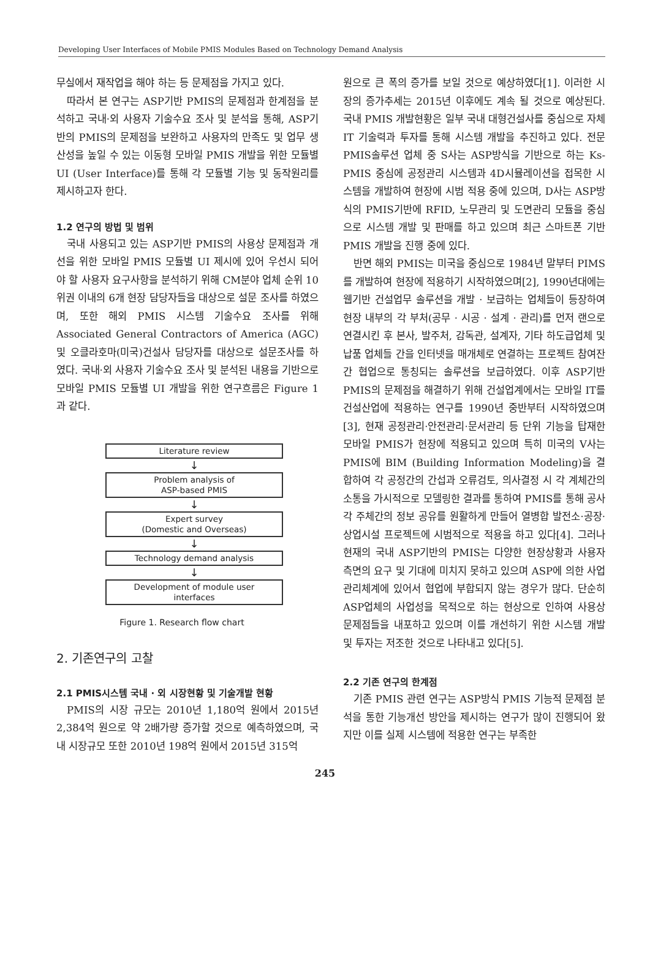Developing User Interfaces of Mobile PMIS Modules Based on Technology Demand Analysis
무실에서 재작업을 해야 하는 등 문제점을 가지고 있다.
따라서 본 연구는 ASP기반 PMIS의 문제점과 한계점을 분석하고 국내·외 사용자 기술수요 조사 및 분석을 통해, ASP기반의 PMIS의 문제점을 보완하고 사용자의 만족도 및 업무 생산성을 높일 수 있는 이동형 모바일 PMIS 개발을 위한 모듈별 UI (User Interface)를 통해 각 모듈별 기능 및 동작원리를 제시하고자 한다.
1.2 연구의 방법 및 범위
국내 사용되고 있는 ASP기반 PMIS의 사용상 문제점과 개선을 위한 모바일 PMIS 모듈별 UI 제시에 있어 우선시 되어야 할 사용자 요구사항을 분석하기 위해 CM분야 업체 순위 10위권 이내의 6개 현장 담당자들을 대상으로 설문 조사를 하였으며, 또한 해외 PMIS 시스템 기술수요 조사를 위해 Associated General Contractors of America (AGC) 및 오클라호마(미국)건설사 담당자를 대상으로 설문조사를 하였다. 국내·외 사용자 기술수요 조사 및 분석된 내용을 기반으로 모바일 PMIS 모듈별 UI 개발을 위한 연구흐름은 Figure 1과 같다.
Literature review
↓
Problem analysis of
ASP-based PMIS
↓
Expert survey
(Domestic and Overseas)
↓
Technology demand analysis
↓
Development of module user
interfaces
Figure 1. Research flow chart
2. 기존연구의 고찰
2.1 PMIS시스템 국내 · 외 시장현황 및 기술개발 현황
PMIS의 시장 규모는 2010년 1,180억 원에서 2015년 2,384억 원으로 약 2배가량 증가할 것으로 예측하였으며, 국내 시장규모 또한 2010년 198억 원에서 2015년 315억
원으로 큰 폭의 증가를 보일 것으로 예상하였다[1]. 이러한 시장의 증가추세는 2015년 이후에도 계속 될 것으로 예상된다. 국내 PMIS 개발현황은 일부 국내 대형건설사를 중심으로 자체 IT 기술력과 투자를 통해 시스템 개발을 추진하고 있다. 전문 PMIS솔루션 업체 중 S사는 ASP방식을 기반으로 하는 Ks-PMIS 중심에 공정관리 시스템과 4D시뮬레이션을 접목한 시스템을 개발하여 현장에 시범 적용 중에 있으며, D사는 ASP방식의 PMIS기반에 RFID, 노무관리 및 도면관리 모듈을 중심으로 시스템 개발 및 판매를 하고 있으며 최근 스마트폰 기반 PMIS 개발을 진행 중에 있다.
반면 해외 PMIS는 미국을 중심으로 1984년 말부터 PIMS를 개발하여 현장에 적용하기 시작하였으며[2], 1990년대에는 웹기반 건설업무 솔루션을 개발 · 보급하는 업체들이 등장하여 현장 내부의 각 부처(공무 · 시공 · 설계 · 관리)를 먼저 랜으로 연결시킨 후 본사, 발주처, 감독관, 설계자, 기타 하도급업체 및 납품 업체들 간을 인터넷을 매개체로 연결하는 프로젝트 참여잔 간 협업으로 통칭되는 솔루션을 보급하였다. 이후 ASP기반 PMIS의 문제점을 해결하기 위해 건설업계에서는 모바일 IT를 건설산업에 적용하는 연구를 1990년 중반부터 시작하였으며[3], 현재 공정관리·안전관리·문서관리 등 단위 기능을 탑재한 모바일 PMIS가 현장에 적용되고 있으며 특히 미국의 V사는 PMIS에 BIM (Building Information Modeling)을 결합하여 각 공정간의 간섭과 오류검토, 의사결정 시 각 계체간의 소통을 가시적으로 모델링한 결과를 통하여 PMIS를 통해 공사 각 주체간의 정보 공유를 원활하게 만들어 열병합 발전소·공장·상업시설 프로젝트에 시범적으로 적용을 하고 있다[4]. 그러나 현재의 국내 ASP기반의 PMIS는 다양한 현장상황과 사용자 측면의 요구 및 기대에 미치지 못하고 있으며 ASP에 의한 사업관리체계에 있어서 협업에 부합되지 않는 경우가 많다. 단순히 ASP업체의 사업성을 목적으로 하는 현상으로 인하여 사용상 문제점들을 내포하고 있으며 이를 개선하기 위한 시스템 개발 및 투자는 저조한 것으로 나타내고 있다[5].
2.2 기존 연구의 한계점
기존 PMIS 관련 연구는 ASP방식 PMIS 기능적 문제점 분석을 통한 기능개선 방안을 제시하는 연구가 많이 진행되어 왔지만 이를 실제 시스템에 적용한 연구는 부족한
245